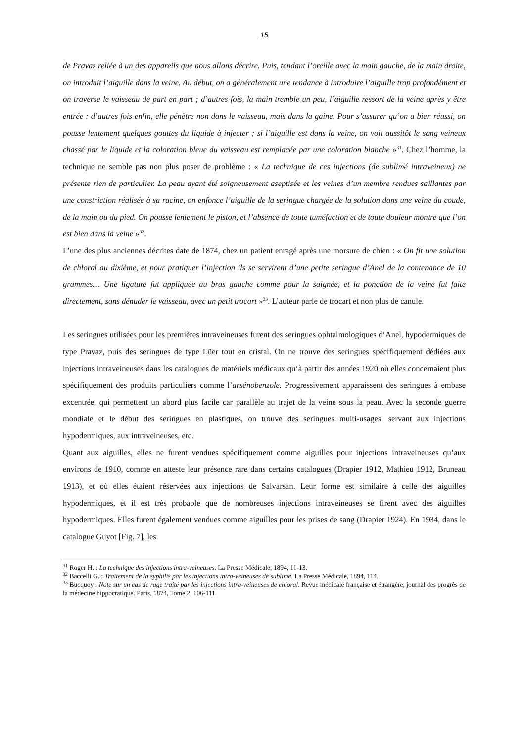15
de Pravaz reliée à un des appareils que nous allons décrire. Puis, tendant l’oreille avec la main gauche, de la main droite, on introduit l’aiguille dans la veine. Au début, on a généralement une tendance à introduire l’aiguille trop profondément et on traverse le vaisseau de part en part ; d’autres fois, la main tremble un peu, l’aiguille ressort de la veine après y être entrée : d’autres fois enfin, elle pénètre non dans le vaisseau, mais dans la gaine. Pour s’assurer qu’on a bien réussi, on pousse lentement quelques gouttes du liquide à injecter ; si l’aiguille est dans la veine, on voit aussitôt le sang veineux chassé par le liquide et la coloration bleue du vaisseau est remplacée par une coloration blanche »<sup>31</sup>. Chez l’homme, la technique ne semble pas non plus poser de problème : « La technique de ces injections (de sublimé intraveineux) ne présente rien de particulier. La peau ayant été soigneusement aseptisée et les veines d’un membre rendues saillantes par une constriction réalisée à sa racine, on enfonce l’aiguille de la seringue chargée de la solution dans une veine du coude, de la main ou du pied. On pousse lentement le piston, et l’absence de toute tuméfaction et de toute douleur montre que l’on est bien dans la veine »<sup>32</sup>.
L’une des plus anciennes décrites date de 1874, chez un patient enragé après une morsure de chien : « On fit une solution de chloral au dixième, et pour pratiquer l’injection ils se servirent d’une petite seringue d’Anel de la contenance de 10 grammes… Une ligature fut appliquée au bras gauche comme pour la saignée, et la ponction de la veine fut faite directement, sans dénuder le vaisseau, avec un petit trocart »<sup>33</sup>. L’auteur parle de trocart et non plus de canule.
Les seringues utilisées pour les premières intraveineuses furent des seringues ophtalmologiques d’Anel, hypodermiques de type Pravaz, puis des seringues de type Lüer tout en cristal. On ne trouve des seringues spécifiquement dédiées aux injections intraveineuses dans les catalogues de matériels médicaux qu’à partir des années 1920 où elles concernaient plus spécifiquement des produits particuliers comme l’arsénobenzole. Progressivement apparaissent des seringues à embase excentrée, qui permettent un abord plus facile car parallèle au trajet de la veine sous la peau. Avec la seconde guerre mondiale et le début des seringues en plastiques, on trouve des seringues multi-usages, servant aux injections hypodermiques, aux intraveineuses, etc.
Quant aux aiguilles, elles ne furent vendues spécifiquement comme aiguilles pour injections intraveineuses qu’aux environs de 1910, comme en atteste leur présence rare dans certains catalogues (Drapier 1912, Mathieu 1912, Bruneau 1913), et où elles étaient réservées aux injections de Salvarsan. Leur forme est similaire à celle des aiguilles hypodermiques, et il est très probable que de nombreuses injections intraveineuses se firent avec des aiguilles hypodermiques. Elles furent également vendues comme aiguilles pour les prises de sang (Drapier 1924). En 1934, dans le catalogue Guyot [Fig. 7], les
<sup>31</sup> Roger H. : La technique des injections intra-veineuses. La Presse Médicale, 1894, 11-13.
<sup>32</sup> Baccelli G. : Traitement de la syphilis par les injections intra-veineuses de sublimé. La Presse Médicale, 1894, 114.
<sup>33</sup> Bucquoy : Note sur un cas de rage traité par les injections intra-veineuses de chloral. Revue médicale française et étrangère, journal des progrès de la médecine hippocratique. Paris, 1874, Tome 2, 106-111.